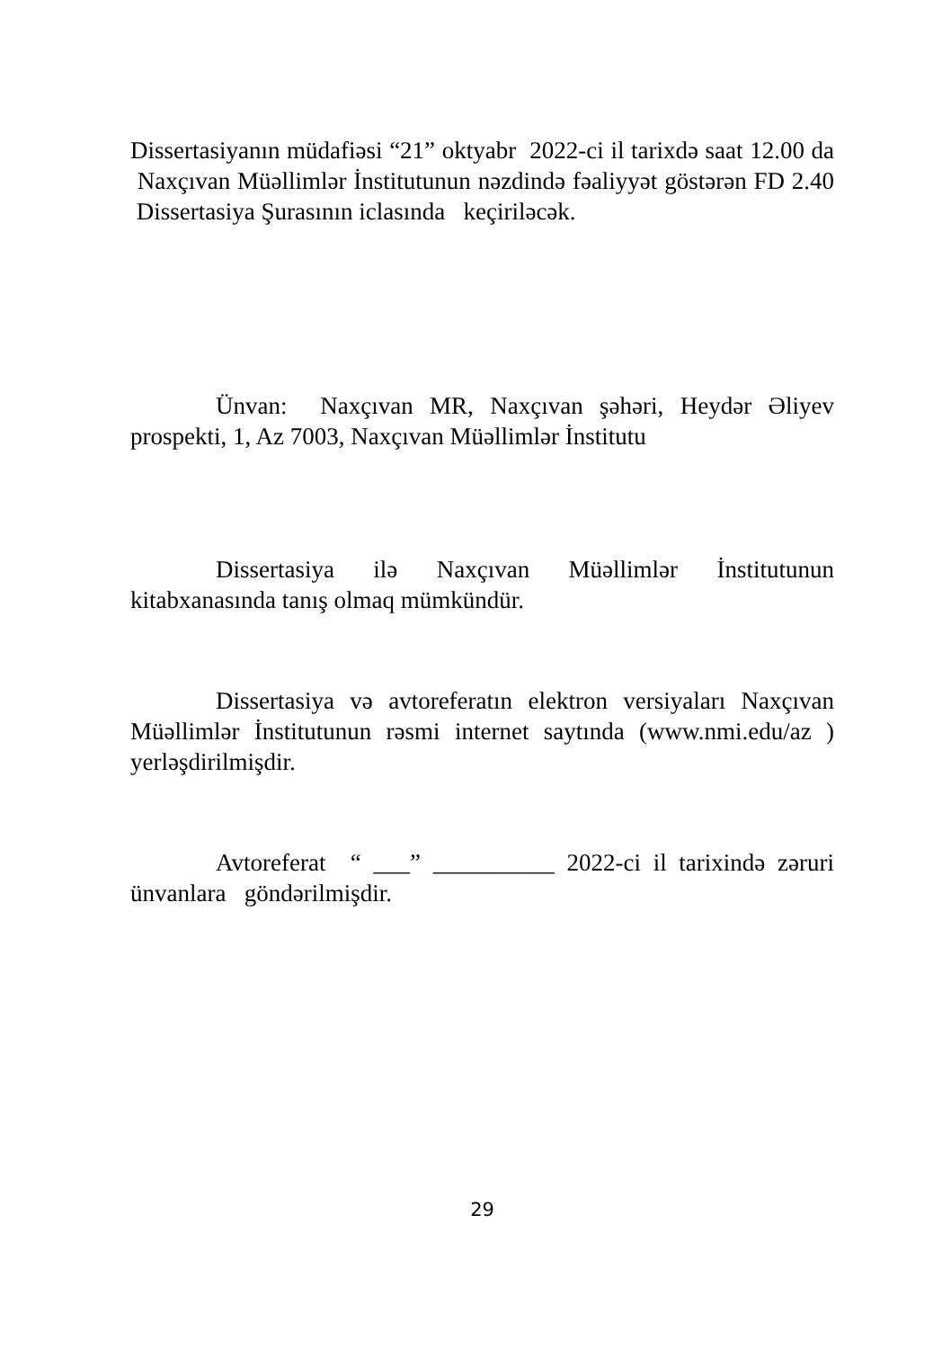Dissertasiyanın müdafiəsi “21” oktyabr 2022-ci il tarixdə saat 12.00 da Naxçıvan Müəllimlər İnstitutunun nəzdində fəaliyyət göstərən FD 2.40 Dissertasiya Şurasının iclasında keçiriləcək.
Ünvan: Naxçıvan MR, Naxçıvan şəhəri, Heydər Əliyev prospekti, 1, Az 7003, Naxçıvan Müəllimlər İnstitutu
Dissertasiya ilə Naxçıvan Müəllimlər İnstitutunun kitabxanasında tanış olmaq mümkündür.
Dissertasiya və avtoreferatın elektron versiyaları Naxçıvan Müəllimlər İnstitutunun rəsmi internet saytında (www.nmi.edu/az ) yerləşdirilmişdir.
Avtoreferat “ ___” __________ 2022-ci il tarixində zəruri ünvanlara göndərilmişdir.
29